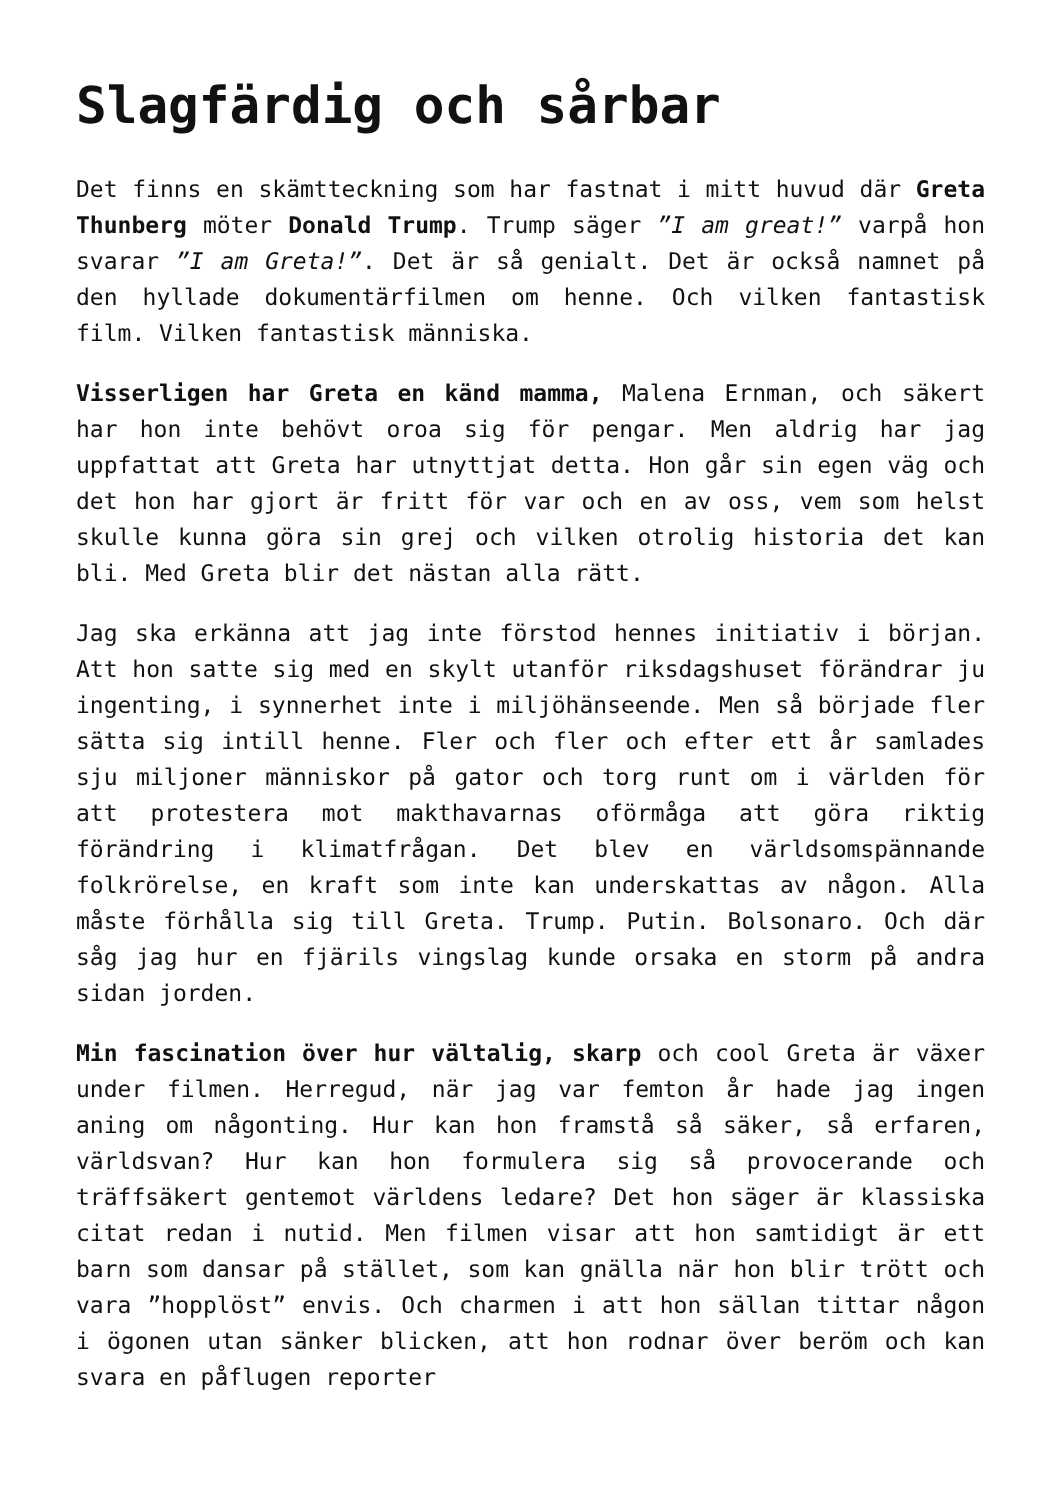Slagfärdig och sårbar
Det finns en skämtteckning som har fastnat i mitt huvud där Greta Thunberg möter Donald Trump. Trump säger ”I am great!” varpå hon svarar ”I am Greta!”. Det är så genialt. Det är också namnet på den hyllade dokumentärfilmen om henne. Och vilken fantastisk film. Vilken fantastisk människa.
Visserligen har Greta en känd mamma, Malena Ernman, och säkert har hon inte behövt oroa sig för pengar. Men aldrig har jag uppfattat att Greta har utnyttjat detta. Hon går sin egen väg och det hon har gjort är fritt för var och en av oss, vem som helst skulle kunna göra sin grej och vilken otrolig historia det kan bli. Med Greta blir det nästan alla rätt.
Jag ska erkänna att jag inte förstod hennes initiativ i början. Att hon satte sig med en skylt utanför riksdagshuset förändrar ju ingenting, i synnerhet inte i miljöhänseende. Men så började fler sätta sig intill henne. Fler och fler och efter ett år samlades sju miljoner människor på gator och torg runt om i världen för att protestera mot makthavarnas oförmåga att göra riktig förändring i klimatfrågan. Det blev en världsomspännande folkrörelse, en kraft som inte kan underskattas av någon. Alla måste förhålla sig till Greta. Trump. Putin. Bolsonaro. Och där såg jag hur en fjärils vingslag kunde orsaka en storm på andra sidan jorden.
Min fascination över hur vältalig, skarp och cool Greta är växer under filmen. Herregud, när jag var femton år hade jag ingen aning om någonting. Hur kan hon framstå så säker, så erfaren, världsvan? Hur kan hon formulera sig så provocerande och träffsäkert gentemot världens ledare? Det hon säger är klassiska citat redan i nutid. Men filmen visar att hon samtidigt är ett barn som dansar på stället, som kan gnälla när hon blir trött och vara ”hopplöst” envis. Och charmen i att hon sällan tittar någon i ögonen utan sänker blicken, att hon rodnar över beröm och kan svara en påflugen reporter